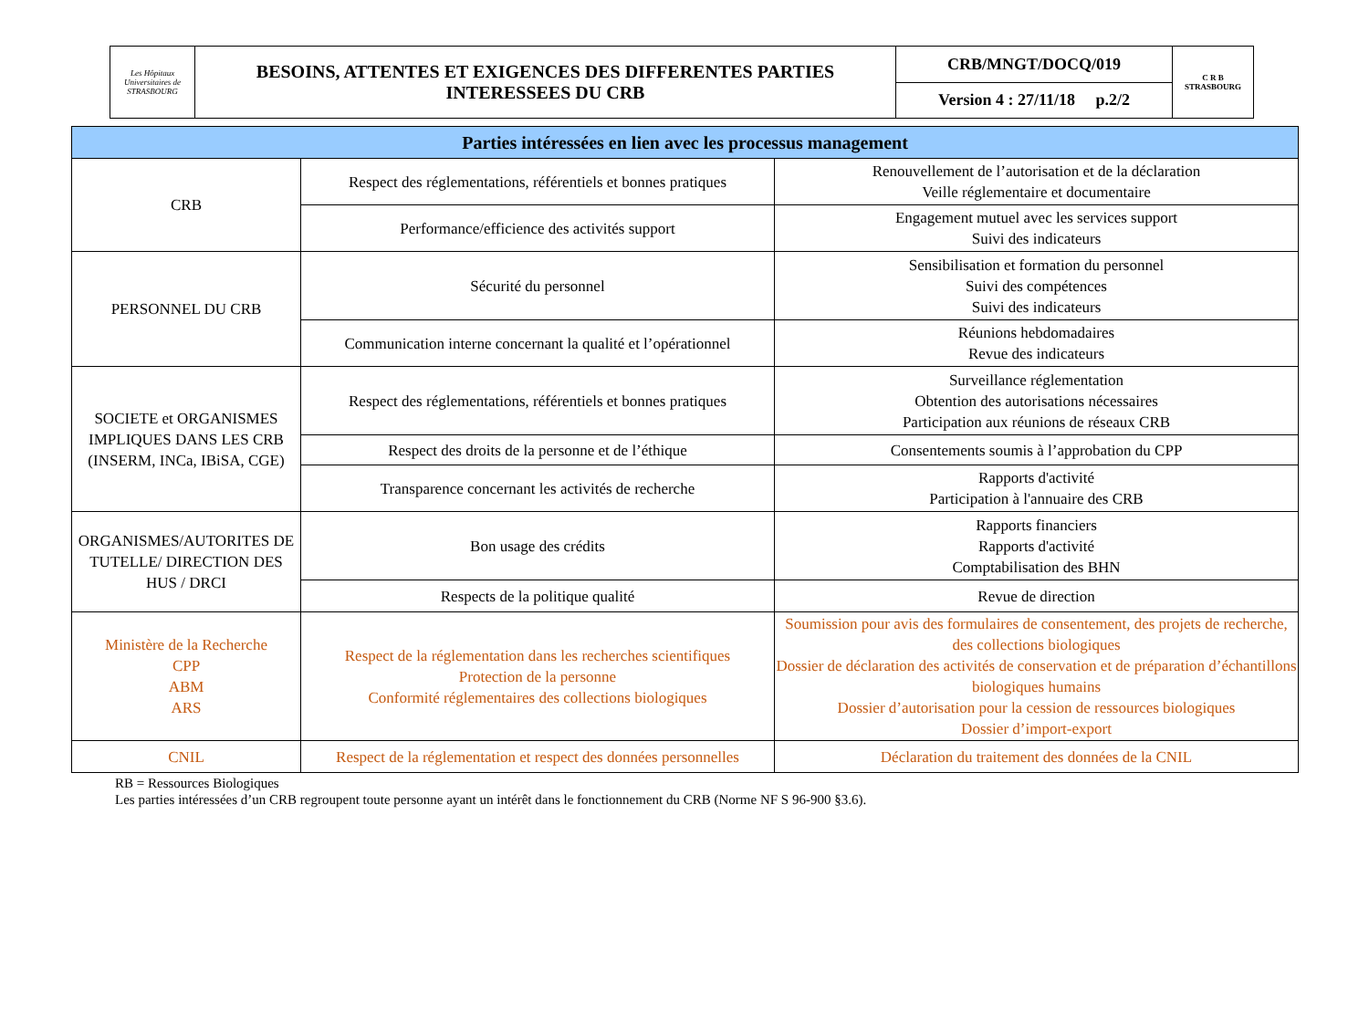| Les Hôpitaux Universitaires de STRASBOURG | BESOINS, ATTENTES ET EXIGENCES DES DIFFERENTES PARTIES INTERESSEES DU CRB | CRB/MNGT/DOCQ/019 | C R B STRASBOURG |
| | | Version 4 : 27/11/18 p.2/2 | |
| Parties intéressées en lien avec les processus management | | |
| --- | --- | --- |
| CRB | Respect des réglementations, référentiels et bonnes pratiques | Renouvellement de l’autorisation et de la déclaration Veille réglementaire et documentaire |
| | Performance/efficience des activités support | Engagement mutuel avec les services support Suivi des indicateurs |
| PERSONNEL DU CRB | Sécurité du personnel | Sensibilisation et formation du personnel Suivi des compétences Suivi des indicateurs |
| | Communication interne concernant la qualité et l’opérationnel | Réunions hebdomadaires Revue des indicateurs |
| SOCIETE et ORGANISMES IMPLIQUES DANS LES CRB (INSERM, INCa, IBiSA, CGE) | Respect des réglementations, référentiels et bonnes pratiques | Surveillance réglementation Obtention des autorisations nécessaires Participation aux réunions de réseaux CRB |
| | Respect des droits de la personne et de l’éthique | Consentements soumis à l’approbation du CPP |
| | Transparence concernant les activités de recherche | Rapports d'activité Participation à l'annuaire des CRB |
| ORGANISMES/AUTORITES DE TUTELLE/ DIRECTION DES HUS / DRCI | Bon usage des crédits | Rapports financiers Rapports d'activité Comptabilisation des BHN |
| | Respects de la politique qualité | Revue de direction |
| Ministère de la Recherche CPP ABM ARS | Respect de la réglementation dans les recherches scientifiques Protection de la personne Conformité réglementaires des collections biologiques | Soumission pour avis des formulaires de consentement, des projets de recherche, des collections biologiques Dossier de déclaration des activités de conservation et de préparation d’échantillons biologiques humains Dossier d’autorisation pour la cession de ressources biologiques Dossier d’import-export |
| CNIL | Respect de la réglementation et respect des données personnelles | Déclaration du traitement des données de la CNIL |
RB = Ressources Biologiques
Les parties intéressées d’un CRB regroupent toute personne ayant un intérêt dans le fonctionnement du CRB (Norme NF S 96-900 §3.6).